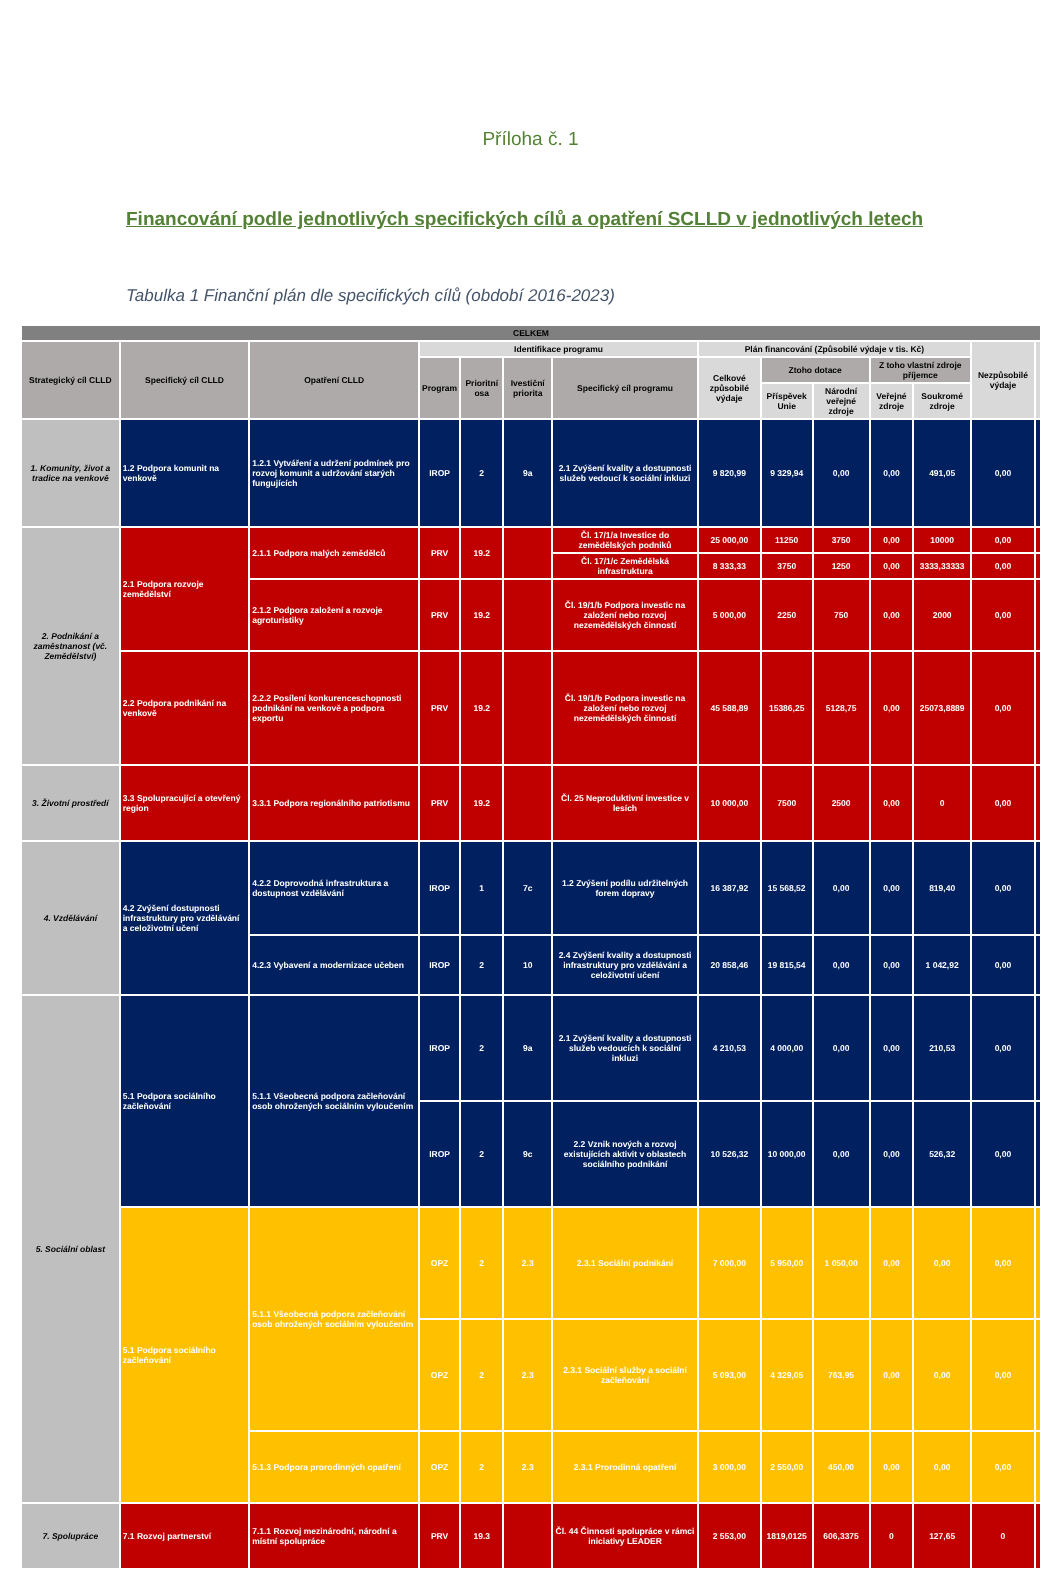Příloha č. 1
Financování podle jednotlivých specifických cílů a opatření SCLLD v jednotlivých letech
Tabulka 1 Finanční plán dle specifických cílů (období 2016-2023)
| CELKEM | | | | | | | | | | | | | |
| --- | --- | --- | --- | --- | --- | --- | --- | --- | --- | --- | --- | --- | --- |
| Strategický cíl CLLD | Specifický cíl CLLD | Opatření CLLD | Identifikace programu | | | | Plán financování (Způsobilé výdaje v tis. Kč) | | | | | Nezpůsobilé výdaje | |
| | | | Program | Prioritní osa | Ivestiční priorita | Specifický cíl programu | Celkové způsobilé výdaje | Ztoho dotace | | Z toho vlastní zdroje příjemce | | | |
| | | | | | | | | Příspěvek Unie | Národní veřejné zdroje | Veřejné zdroje | Soukromé zdroje | | |
| 1. Komunity, život a tradice na venkově | 1.2 Podpora komunit na venkově | 1.2.1 Vytváření a udržení podmínek pro rozvoj komunit a udržování starých fungujících | IROP | 2 | 9a | 2.1 Zvýšení kvality a dostupnosti služeb vedoucí k sociální inkluzi | 9 820,99 | 9 329,94 | 0,00 | 0,00 | 491,05 | 0,00 | |
| 2. Podnikání a zaměstnanost (vč. Zemědělství) | 2.1 Podpora rozvoje zemědělství | 2.1.1 Podpora malých zemědělců | PRV | 19.2 | | Čl. 17/1/a Investice do zemědělských podniků | 25 000,00 | 11250 | 3750 | 0,00 | 10000 | 0,00 | |
| | | | | | | Čl. 17/1/c Zemědělská infrastruktura | 8 333,33 | 3750 | 1250 | 0,00 | 3333,33333 | 0,00 | |
| | | 2.1.2 Podpora založení a rozvoje agroturistiky | PRV | 19.2 | | Čl. 19/1/b Podpora investic na založení nebo rozvoj nezemědělských činností | 5 000,00 | 2250 | 750 | 0,00 | 2000 | 0,00 | |
| | 2.2 Podpora podnikání na venkově | 2.2.2 Posílení konkurenceschopnosti podnikání na venkově a podpora exportu | PRV | 19.2 | | Čl. 19/1/b Podpora investic na založení nebo rozvoj nezemědělských činností | 45 588,89 | 15386,25 | 5128,75 | 0,00 | 25073,8889 | 0,00 | |
| 3. Životní prostředí | 3.3 Spolupracující a otevřený region | 3.3.1 Podpora regionálního patriotismu | PRV | 19.2 | | Čl. 25 Neproduktivní investice v lesích | 10 000,00 | 7500 | 2500 | 0,00 | 0 | 0,00 | |
| 4. Vzdělávání | 4.2 Zvýšení dostupnosti infrastruktury pro vzdělávání a celoživotní učení | 4.2.2 Doprovodná infrastruktura a dostupnost vzdělávání | IROP | 1 | 7c | 1.2 Zvýšení podílu udržitelných forem dopravy | 16 387,92 | 15 568,52 | 0,00 | 0,00 | 819,40 | 0,00 | |
| | | 4.2.3 Vybavení a modernizace učeben | IROP | 2 | 10 | 2.4 Zvýšení kvality a dostupnosti infrastruktury pro vzdělávání a celoživotní učení | 20 858,46 | 19 815,54 | 0,00 | 0,00 | 1 042,92 | 0,00 | |
| 5. Sociální oblast | 5.1 Podpora sociálního začleňování | 5.1.1 Všeobecná podpora začleňování osob ohrožených sociálním vyloučením | IROP | 2 | 9a | 2.1 Zvýšení kvality a dostupnosti služeb vedoucích k sociální inkluzi | 4 210,53 | 4 000,00 | 0,00 | 0,00 | 210,53 | 0,00 | |
| | | | IROP | 2 | 9c | 2.2 Vznik nových a rozvoj existujících aktivit v oblastech sociálního podnikání | 10 526,32 | 10 000,00 | 0,00 | 0,00 | 526,32 | 0,00 | |
| | 5.1 Podpora sociálního začleňování | 5.1.1 Všeobecná podpora začleňování osob ohrožených sociálním vyloučením | OPZ | 2 | 2.3 | 2.3.1 Sociální podnikání | 7 000,00 | 5 950,00 | 1 050,00 | 0,00 | 0,00 | 0,00 | |
| | | | OPZ | 2 | 2.3 | 2.3.1 Sociální služby a sociální začleňování | 5 093,00 | 4 329,05 | 763,95 | 0,00 | 0,00 | 0,00 | |
| | | 5.1.3 Podpora prorodinných opatření | OPZ | 2 | 2.3 | 2.3.1 Prorodinná opatření | 3 000,00 | 2 550,00 | 450,00 | 0,00 | 0,00 | 0,00 | |
| 7. Spolupráce | 7.1 Rozvoj partnerství | 7.1.1 Rozvoj mezinárodní, národní a místní spolupráce | PRV | 19.3 | | Čl. 44 Činnosti spolupráce v rámci iniciativy LEADER | 2 553,00 | 1819,0125 | 606,3375 | 0 | 127,65 | 0 | |